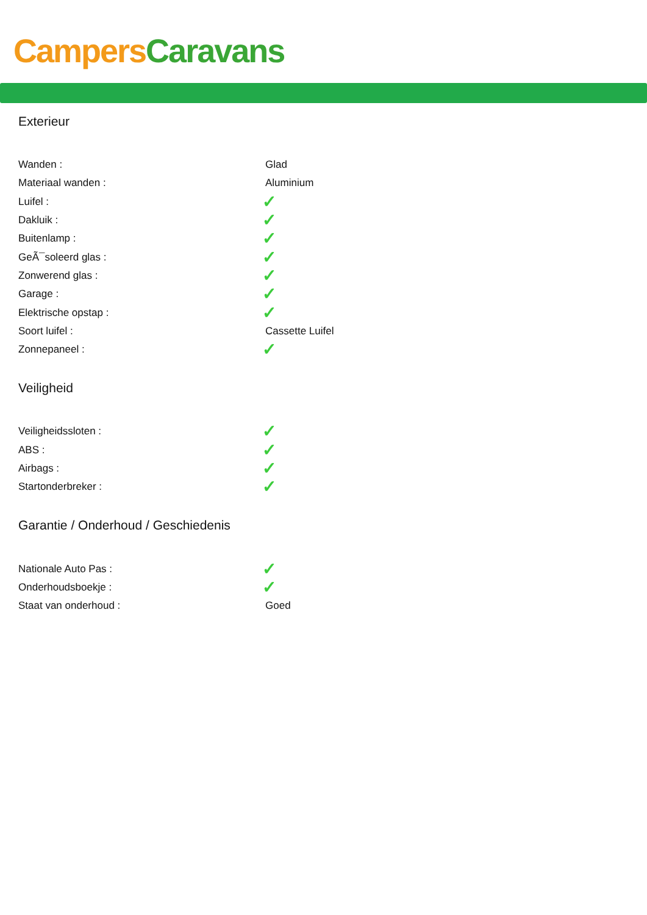Campers Caravans
Exterieur
| Wanden : | Glad |
| Materiaal wanden : | Aluminium |
| Luifel : | ✓ |
| Dakluik : | ✓ |
| Buitenlamp : | ✓ |
| GeÃ¯soleerd glas : | ✓ |
| Zonwerend glas : | ✓ |
| Garage : | ✓ |
| Elektrische opstap : | ✓ |
| Soort luifel : | Cassette Luifel |
| Zonnepaneel : | ✓ |
Veiligheid
| Veiligheidssloten : | ✓ |
| ABS : | ✓ |
| Airbags : | ✓ |
| Startonderbreker : | ✓ |
Garantie / Onderhoud / Geschiedenis
| Nationale Auto Pas : | ✓ |
| Onderhoudsboekje : | ✓ |
| Staat van onderhoud : | Goed |